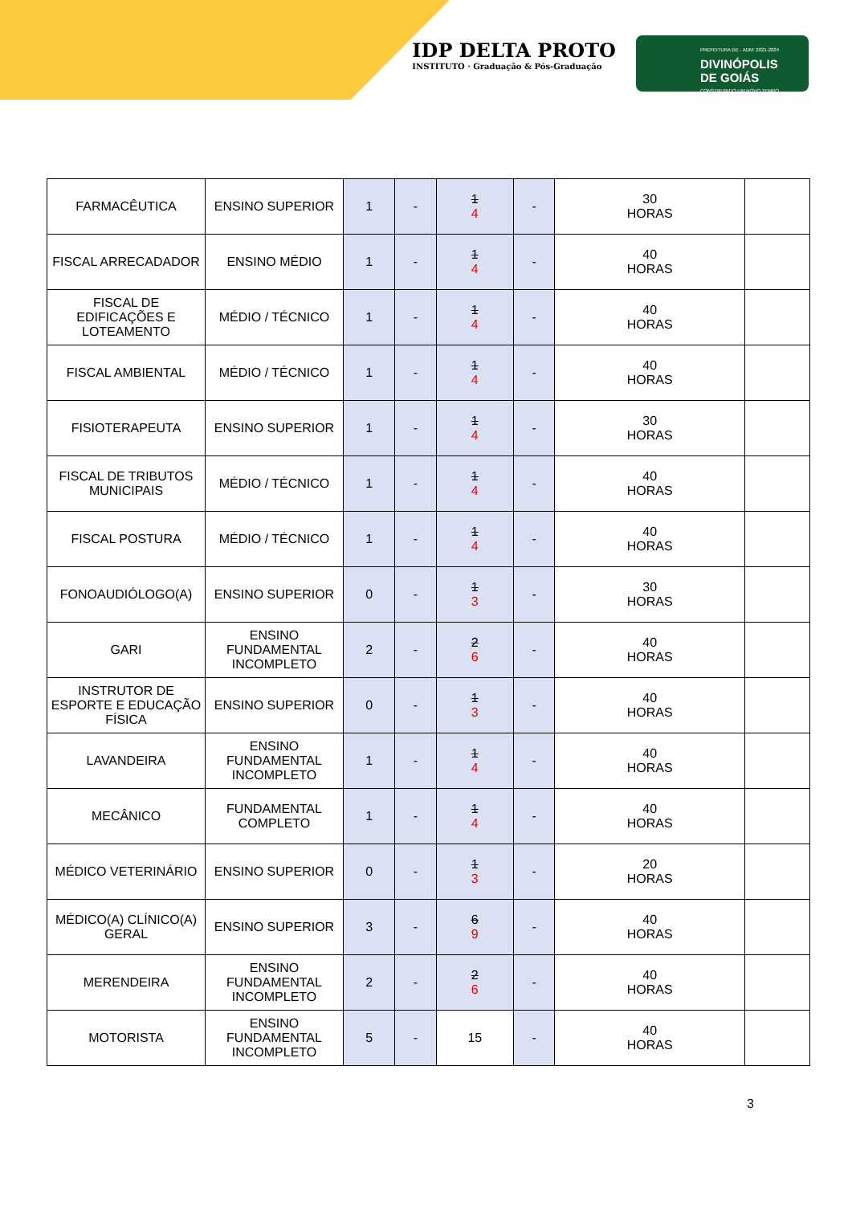IDP DELTA PROTO
INSTITUTO · Graduação & Pós-Graduação
PREFEITURA DE · ADM: 2021-2024
DIVINÓPOLIS
DE GOIÁS
CONSTRUINDO UM NOVO TEMPO
| FARMACÊUTICA | ENSINO SUPERIOR | 1 | - | 1 4 | - | 30 HORAS | |
| FISCAL ARRECADADOR | ENSINO MÉDIO | 1 | - | 1 4 | - | 40 HORAS | |
| FISCAL DE EDIFICAÇÕES E LOTEAMENTO | MÉDIO / TÉCNICO | 1 | - | 1 4 | - | 40 HORAS | |
| FISCAL AMBIENTAL | MÉDIO / TÉCNICO | 1 | - | 1 4 | - | 40 HORAS | |
| FISIOTERAPEUTA | ENSINO SUPERIOR | 1 | - | 1 4 | - | 30 HORAS | |
| FISCAL DE TRIBUTOS MUNICIPAIS | MÉDIO / TÉCNICO | 1 | - | 1 4 | - | 40 HORAS | |
| FISCAL POSTURA | MÉDIO / TÉCNICO | 1 | - | 1 4 | - | 40 HORAS | |
| FONOAUDIÓLOGO(A) | ENSINO SUPERIOR | 0 | - | 1 3 | - | 30 HORAS | |
| GARI | ENSINO FUNDAMENTAL INCOMPLETO | 2 | - | 2 6 | - | 40 HORAS | |
| INSTRUTOR DE ESPORTE E EDUCAÇÃO FÍSICA | ENSINO SUPERIOR | 0 | - | 1 3 | - | 40 HORAS | |
| LAVANDEIRA | ENSINO FUNDAMENTAL INCOMPLETO | 1 | - | 1 4 | - | 40 HORAS | |
| MECÂNICO | FUNDAMENTAL COMPLETO | 1 | - | 1 4 | - | 40 HORAS | |
| MÉDICO VETERINÁRIO | ENSINO SUPERIOR | 0 | - | 1 3 | - | 20 HORAS | |
| MÉDICO(A) CLÍNICO(A) GERAL | ENSINO SUPERIOR | 3 | - | 6 9 | - | 40 HORAS | |
| MERENDEIRA | ENSINO FUNDAMENTAL INCOMPLETO | 2 | - | 2 6 | - | 40 HORAS | |
| MOTORISTA | ENSINO FUNDAMENTAL INCOMPLETO | 5 | - | 15 | - | 40 HORAS | |
3